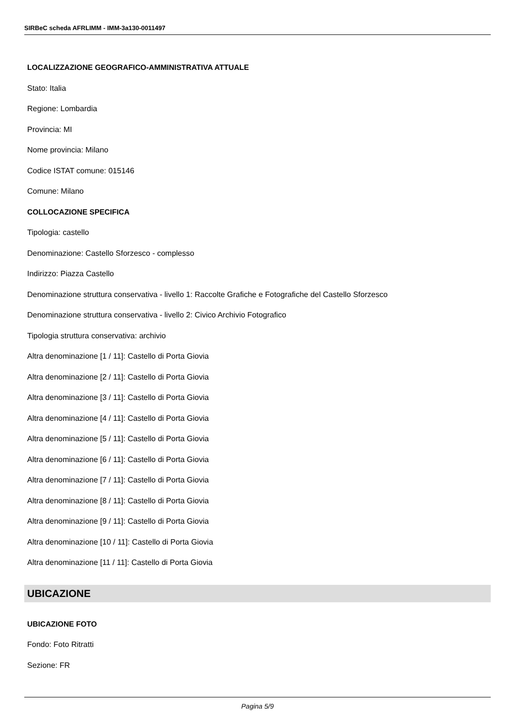SIRBeC scheda AFRLIMM - IMM-3a130-0011497
LOCALIZZAZIONE GEOGRAFICO-AMMINISTRATIVA ATTUALE
Stato: Italia
Regione: Lombardia
Provincia: MI
Nome provincia: Milano
Codice ISTAT comune: 015146
Comune: Milano
COLLOCAZIONE SPECIFICA
Tipologia: castello
Denominazione: Castello Sforzesco - complesso
Indirizzo: Piazza Castello
Denominazione struttura conservativa - livello 1: Raccolte Grafiche e Fotografiche del Castello Sforzesco
Denominazione struttura conservativa - livello 2: Civico Archivio Fotografico
Tipologia struttura conservativa: archivio
Altra denominazione [1 / 11]: Castello di Porta Giovia
Altra denominazione [2 / 11]: Castello di Porta Giovia
Altra denominazione [3 / 11]: Castello di Porta Giovia
Altra denominazione [4 / 11]: Castello di Porta Giovia
Altra denominazione [5 / 11]: Castello di Porta Giovia
Altra denominazione [6 / 11]: Castello di Porta Giovia
Altra denominazione [7 / 11]: Castello di Porta Giovia
Altra denominazione [8 / 11]: Castello di Porta Giovia
Altra denominazione [9 / 11]: Castello di Porta Giovia
Altra denominazione [10 / 11]: Castello di Porta Giovia
Altra denominazione [11 / 11]: Castello di Porta Giovia
UBICAZIONE
UBICAZIONE FOTO
Fondo: Foto Ritratti
Sezione: FR
Pagina 5/9